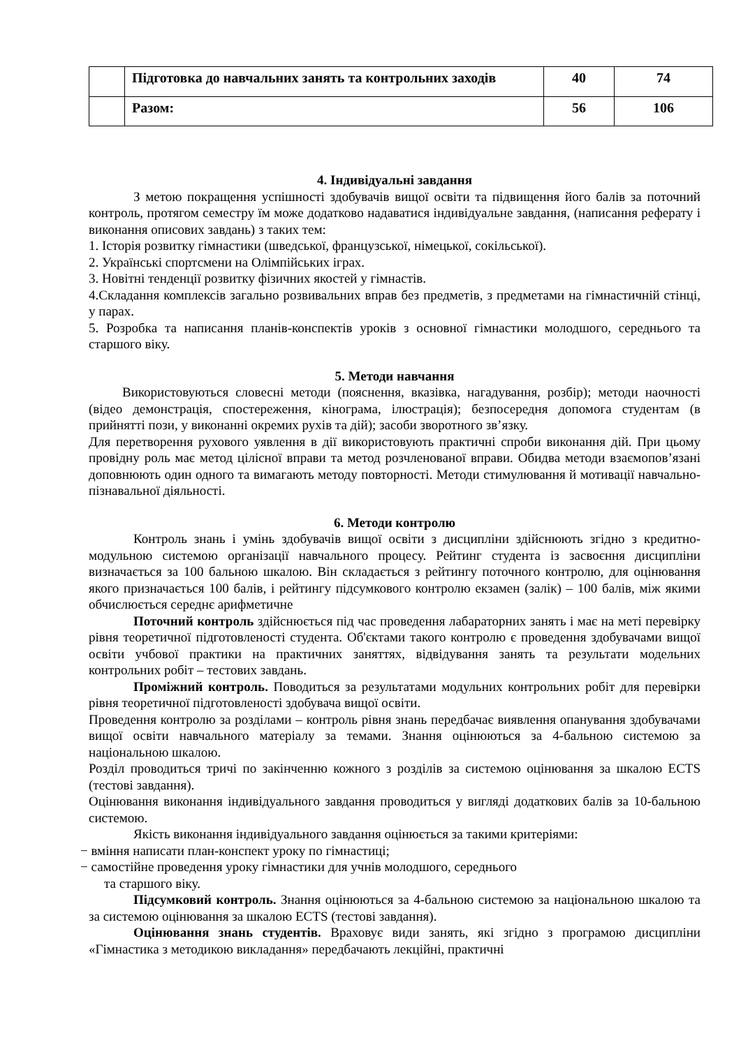| | Підготовка до навчальних занять та контрольних заходів | 40 | 74 |
| | Разом: | 56 | 106 |
4. Індивідуальні завдання
З метою покращення успішності здобувачів вищої освіти та підвищення його балів за поточний контроль, протягом семестру їм може додатково надаватися індивідуальне завдання, (написання реферату і виконання описових завдань) з таких тем:
1. Історія розвитку гімнастики (шведської, французської, німецької, сокільської).
2. Українські спортсмени на Олімпійських іграх.
3. Новітні тенденції розвитку фізичних якостей у гімнастів.
4.Складання комплексів загально розвивальних вправ без предметів, з предметами на гімнастичній стінці, у парах.
5. Розробка та написання планів-конспектів уроків з основної гімнастики молодшого, середнього та старшого віку.
5. Методи навчання
Використовуються словесні методи (пояснення, вказівка, нагадування, розбір); методи наочності (відео демонстрація, спостереження, кінограма, ілюстрація); безпосередня допомога студентам (в прийнятті пози, у виконанні окремих рухів та дій); засоби зворотного зв’язку.
Для перетворення рухового уявлення в дії використовують практичні спроби виконання дій. При цьому провідну роль має метод цілісної вправи та метод розчленованої вправи. Обидва методи взаємопов’язані доповнюють один одного та вимагають методу повторності. Методи стимулювання й мотивації навчально-пізнавальної діяльності.
6. Методи контролю
Контроль знань і умінь здобувачів вищої освіти з дисципліни здійснюють згідно з кредитно-модульною системою організації навчального процесу. Рейтинг студента із засвоєння дисципліни визначається за 100 бальною шкалою. Він складається з рейтингу поточного контролю, для оцінювання якого призначається 100 балів, і рейтингу підсумкового контролю екзамен (залік) – 100 балів, між якими обчислюється середнє арифметичне
Поточний контроль здійснюється під час проведення лабараторних занять і має на меті перевірку рівня теоретичної підготовленості студента. Об'єктами такого контролю є проведення здобувачами вищої освіти учбової практики на практичних заняттях, відвідування занять та результати модельних контрольних робіт – тестових завдань.
Проміжний контроль. Поводиться за результатами модульних контрольних робіт для перевірки рівня теоретичної підготовленості здобувача вищої освіти.
Проведення контролю за розділами – контроль рівня знань передбачає виявлення опанування здобувачами вищої освіти навчального матеріалу за темами. Знання оцінюються за 4-бальною системою за національною шкалою.
Розділ проводиться тричі по закінченню кожного з розділів за системою оцінювання за шкалою ECTS (тестові завдання).
Оцінювання виконання індивідуального завдання проводиться у вигляді додаткових балів за 10-бальною системою.
Якість виконання індивідуального завдання оцінюється за такими критеріями:
− вміння написати план-конспект уроку по гімнастиці;
− самостійне проведення уроку гімнастики для учнів молодшого, середнього
та старшого віку.
Підсумковий контроль. Знання оцінюються за 4-бальною системою за національною шкалою та за системою оцінювання за шкалою ECTS (тестові завдання).
Оцінювання знань студентів. Враховує види занять, які згідно з програмою дисципліни «Гімнастика з методикою викладання» передбачають лекційні, практичні